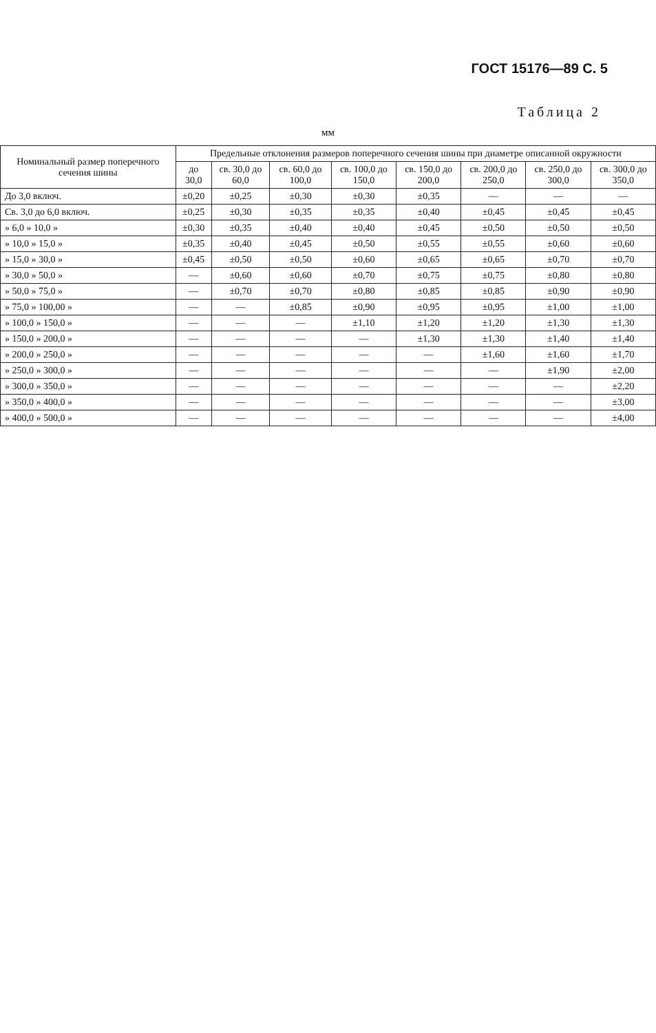ГОСТ 15176—89 С. 5
Таблица 2
мм
| Номинальный размер поперечного сечения шины | Предельные отклонения размеров поперечного сечения шины при диаметре описанной окружности | | | | | | | |
| --- | --- | --- | --- | --- | --- | --- | --- | --- |
| | до 30,0 | св. 30,0 до 60,0 | св. 60,0 до 100,0 | св. 100,0 до 150,0 | св. 150,0 до 200,0 | св. 200,0 до 250,0 | св. 250,0 до 300,0 | св. 300,0 до 350,0 |
| До 3,0 включ. | ±0,20 | ±0,25 | ±0,30 | ±0,30 | ±0,35 | — | — | — |
| Св. 3,0 до 6,0 включ. | ±0,25 | ±0,30 | ±0,35 | ±0,35 | ±0,40 | ±0,45 | ±0,45 | ±0,45 |
| » 6,0 » 10,0 » | ±0,30 | ±0,35 | ±0,40 | ±0,40 | ±0,45 | ±0,50 | ±0,50 | ±0,50 |
| » 10,0 » 15,0 » | ±0,35 | ±0,40 | ±0,45 | ±0,50 | ±0,55 | ±0,55 | ±0,60 | ±0,60 |
| » 15,0 » 30,0 » | ±0,45 | ±0,50 | ±0,50 | ±0,60 | ±0,65 | ±0,65 | ±0,70 | ±0,70 |
| » 30,0 » 50,0 » | — | ±0,60 | ±0,60 | ±0,70 | ±0,75 | ±0,75 | ±0,80 | ±0,80 |
| » 50,0 » 75,0 » | — | ±0,70 | ±0,70 | ±0,80 | ±0,85 | ±0,85 | ±0,90 | ±0,90 |
| » 75,0 » 100,00 » | — | — | ±0,85 | ±0,90 | ±0,95 | ±0,95 | ±1,00 | ±1,00 |
| » 100,0 » 150,0 » | — | — | — | ±1,10 | ±1,20 | ±1,20 | ±1,30 | ±1,30 |
| » 150,0 » 200,0 » | — | — | — | — | ±1,30 | ±1,30 | ±1,40 | ±1,40 |
| » 200,0 » 250,0 » | — | — | — | — | — | ±1,60 | ±1,60 | ±1,70 |
| » 250,0 » 300,0 » | — | — | — | — | — | — | ±1,90 | ±2,00 |
| » 300,0 » 350,0 » | — | — | — | — | — | — | — | ±2,20 |
| » 350,0 » 400,0 » | — | — | — | — | — | — | — | ±3,00 |
| » 400,0 » 500,0 » | — | — | — | — | — | — | — | ±4,00 |